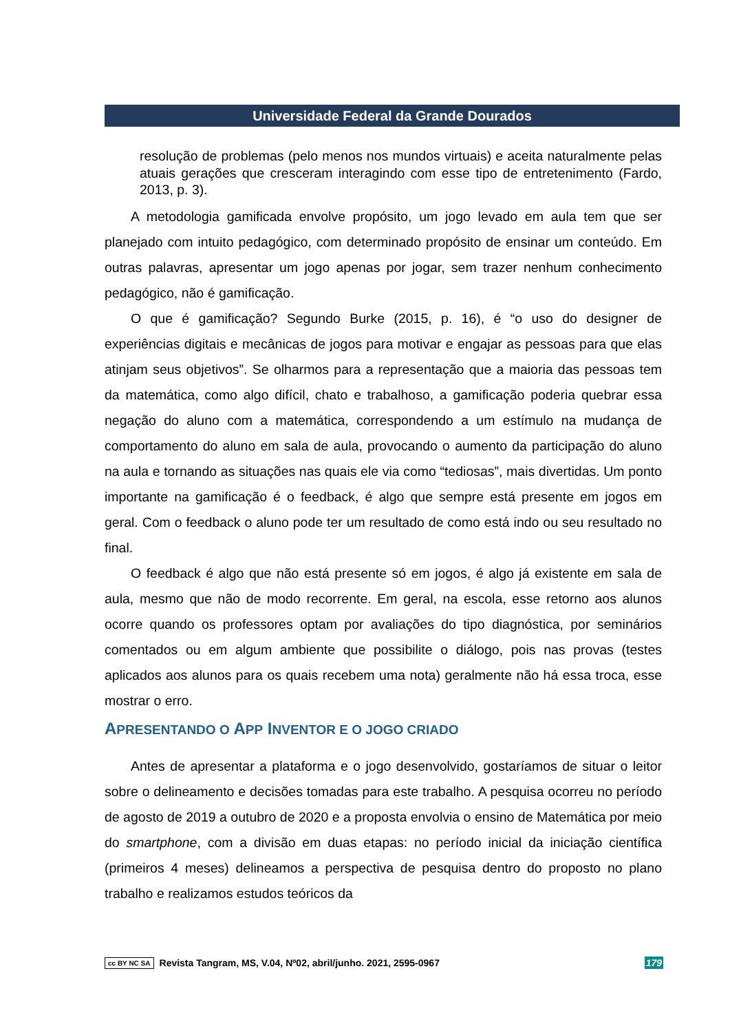Universidade Federal da Grande Dourados
resolução de problemas (pelo menos nos mundos virtuais) e aceita naturalmente pelas atuais gerações que cresceram interagindo com esse tipo de entretenimento (Fardo, 2013, p. 3).
A metodologia gamificada envolve propósito, um jogo levado em aula tem que ser planejado com intuito pedagógico, com determinado propósito de ensinar um conteúdo. Em outras palavras, apresentar um jogo apenas por jogar, sem trazer nenhum conhecimento pedagógico, não é gamificação.
O que é gamificação? Segundo Burke (2015, p. 16), é “o uso do designer de experiências digitais e mecânicas de jogos para motivar e engajar as pessoas para que elas atinjam seus objetivos”. Se olharmos para a representação que a maioria das pessoas tem da matemática, como algo difícil, chato e trabalhoso, a gamificação poderia quebrar essa negação do aluno com a matemática, correspondendo a um estímulo na mudança de comportamento do aluno em sala de aula, provocando o aumento da participação do aluno na aula e tornando as situações nas quais ele via como “tediosas”, mais divertidas. Um ponto importante na gamificação é o feedback, é algo que sempre está presente em jogos em geral. Com o feedback o aluno pode ter um resultado de como está indo ou seu resultado no final.
O feedback é algo que não está presente só em jogos, é algo já existente em sala de aula, mesmo que não de modo recorrente. Em geral, na escola, esse retorno aos alunos ocorre quando os professores optam por avaliações do tipo diagnóstica, por seminários comentados ou em algum ambiente que possibilite o diálogo, pois nas provas (testes aplicados aos alunos para os quais recebem uma nota) geralmente não há essa troca, esse mostrar o erro.
APRESENTANDO O APP INVENTOR E O JOGO CRIADO
Antes de apresentar a plataforma e o jogo desenvolvido, gostaríamos de situar o leitor sobre o delineamento e decisões tomadas para este trabalho. A pesquisa ocorreu no período de agosto de 2019 a outubro de 2020 e a proposta envolvia o ensino de Matemática por meio do smartphone, com a divisão em duas etapas: no período inicial da iniciação científica (primeiros 4 meses) delineamos a perspectiva de pesquisa dentro do proposto no plano trabalho e realizamos estudos teóricos da
cc BY NC SA Revista Tangram, MS, V.04, Nº02, abril/junho. 2021, 2595-0967 179